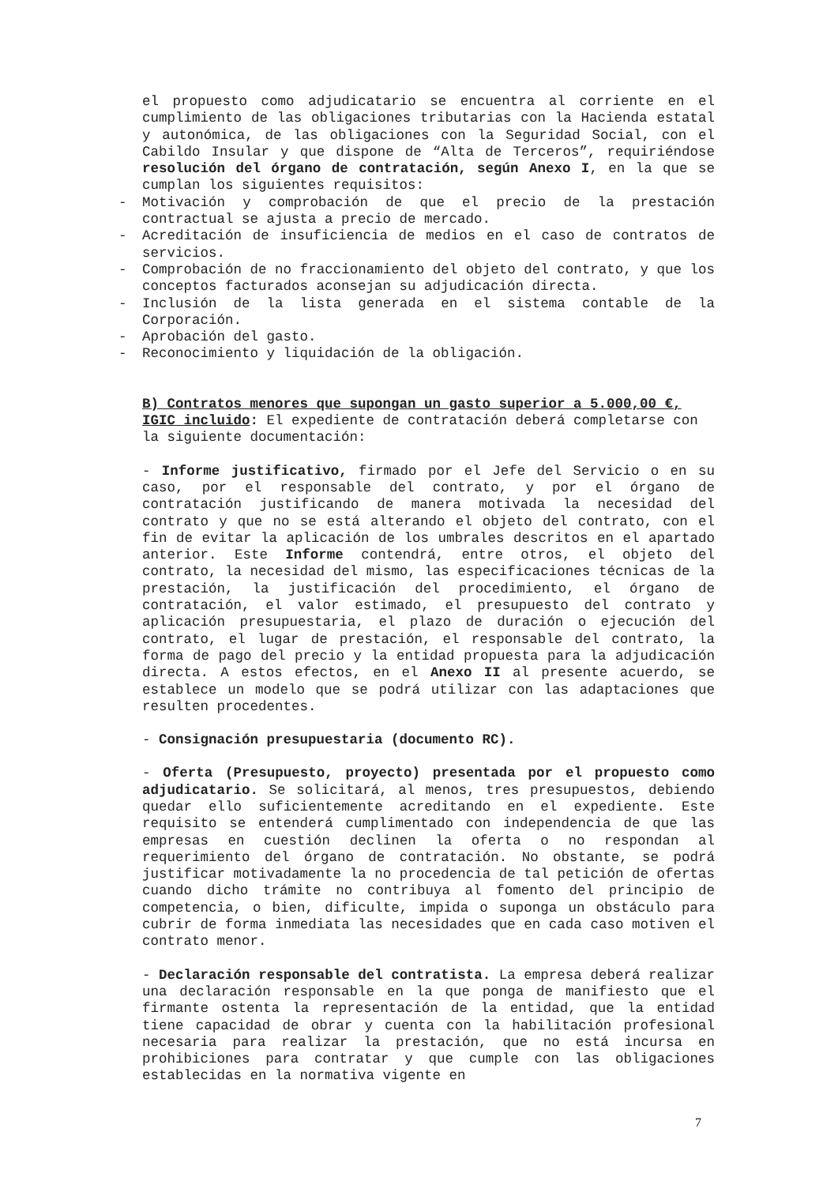el propuesto como adjudicatario se encuentra al corriente en el cumplimiento de las obligaciones tributarias con la Hacienda estatal y autonómica, de las obligaciones con la Seguridad Social, con el Cabildo Insular y que dispone de “Alta de Terceros”, requiriéndose resolución del órgano de contratación, según Anexo I, en la que se cumplan los siguientes requisitos:
- Motivación y comprobación de que el precio de la prestación contractual se ajusta a precio de mercado.
- Acreditación de insuficiencia de medios en el caso de contratos de servicios.
- Comprobación de no fraccionamiento del objeto del contrato, y que los conceptos facturados aconsejan su adjudicación directa.
- Inclusión de la lista generada en el sistema contable de la Corporación.
- Aprobación del gasto.
- Reconocimiento y liquidación de la obligación.
B) Contratos menores que supongan un gasto superior a 5.000,00 €, IGIC incluido: El expediente de contratación deberá completarse con la siguiente documentación:
- Informe justificativo, firmado por el Jefe del Servicio o en su caso, por el responsable del contrato, y por el órgano de contratación justificando de manera motivada la necesidad del contrato y que no se está alterando el objeto del contrato, con el fin de evitar la aplicación de los umbrales descritos en el apartado anterior. Este Informe contendrá, entre otros, el objeto del contrato, la necesidad del mismo, las especificaciones técnicas de la prestación, la justificación del procedimiento, el órgano de contratación, el valor estimado, el presupuesto del contrato y aplicación presupuestaria, el plazo de duración o ejecución del contrato, el lugar de prestación, el responsable del contrato, la forma de pago del precio y la entidad propuesta para la adjudicación directa. A estos efectos, en el Anexo II al presente acuerdo, se establece un modelo que se podrá utilizar con las adaptaciones que resulten procedentes.
- Consignación presupuestaria (documento RC).
- Oferta (Presupuesto, proyecto) presentada por el propuesto como adjudicatario. Se solicitará, al menos, tres presupuestos, debiendo quedar ello suficientemente acreditando en el expediente. Este requisito se entenderá cumplimentado con independencia de que las empresas en cuestión declinen la oferta o no respondan al requerimiento del órgano de contratación. No obstante, se podrá justificar motivadamente la no procedencia de tal petición de ofertas cuando dicho trámite no contribuya al fomento del principio de competencia, o bien, dificulte, impida o suponga un obstáculo para cubrir de forma inmediata las necesidades que en cada caso motiven el contrato menor.
- Declaración responsable del contratista. La empresa deberá realizar una declaración responsable en la que ponga de manifiesto que el firmante ostenta la representación de la entidad, que la entidad tiene capacidad de obrar y cuenta con la habilitación profesional necesaria para realizar la prestación, que no está incursa en prohibiciones para contratar y que cumple con las obligaciones establecidas en la normativa vigente en
7